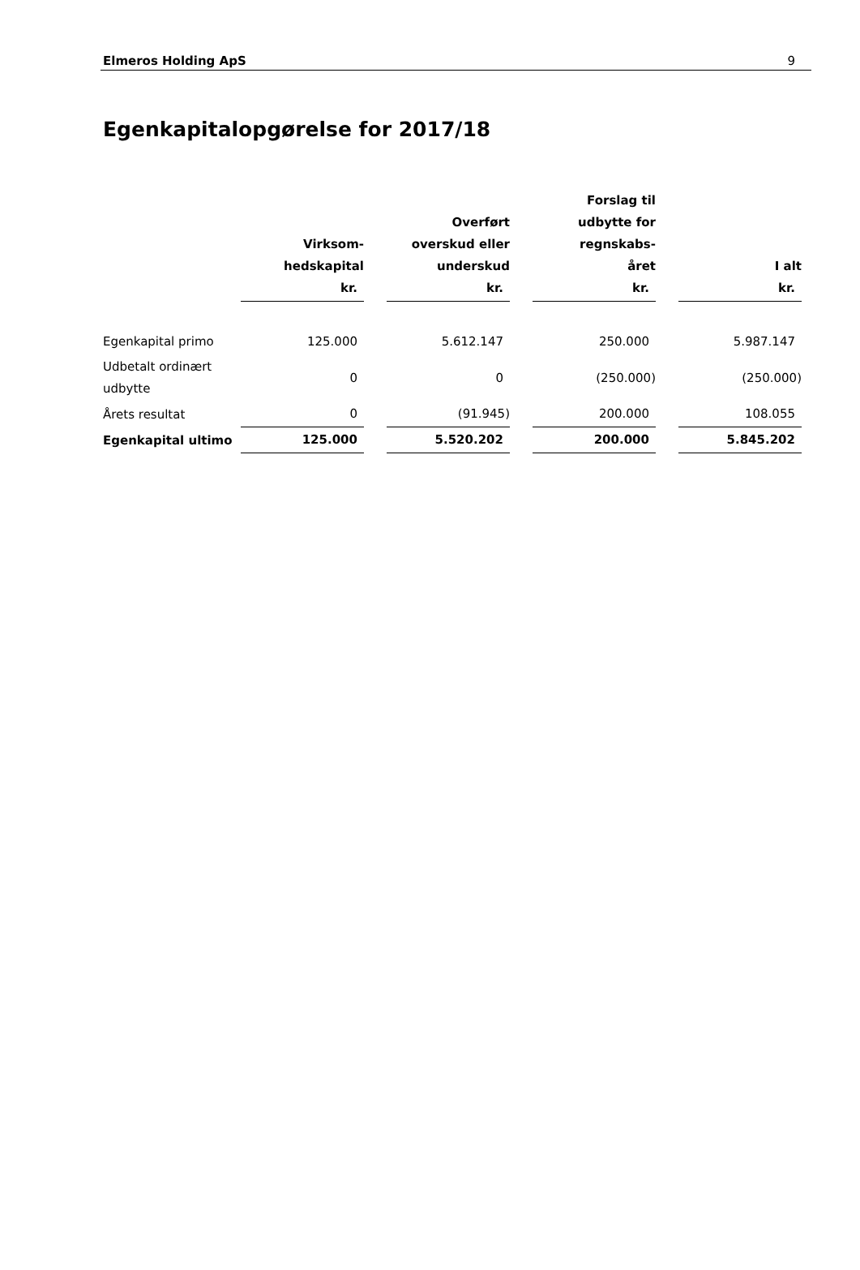Elmeros Holding ApS 9
Egenkapitalopgørelse for 2017/18
| | Virksom- hedskapital kr. | | Overført overskud eller underskud kr. | | Forslag til udbytte for regnskabs- året kr. | | I alt kr. |
| --- | --- | --- | --- | --- | --- | --- | --- |
| Egenkapital primo | 125.000 | | 5.612.147 | | 250.000 | | 5.987.147 |
| Udbetalt ordinært udbytte | 0 | | 0 | | (250.000) | | (250.000) |
| Årets resultat | 0 | | (91.945) | | 200.000 | | 108.055 |
| Egenkapital ultimo | 125.000 | | 5.520.202 | | 200.000 | | 5.845.202 |